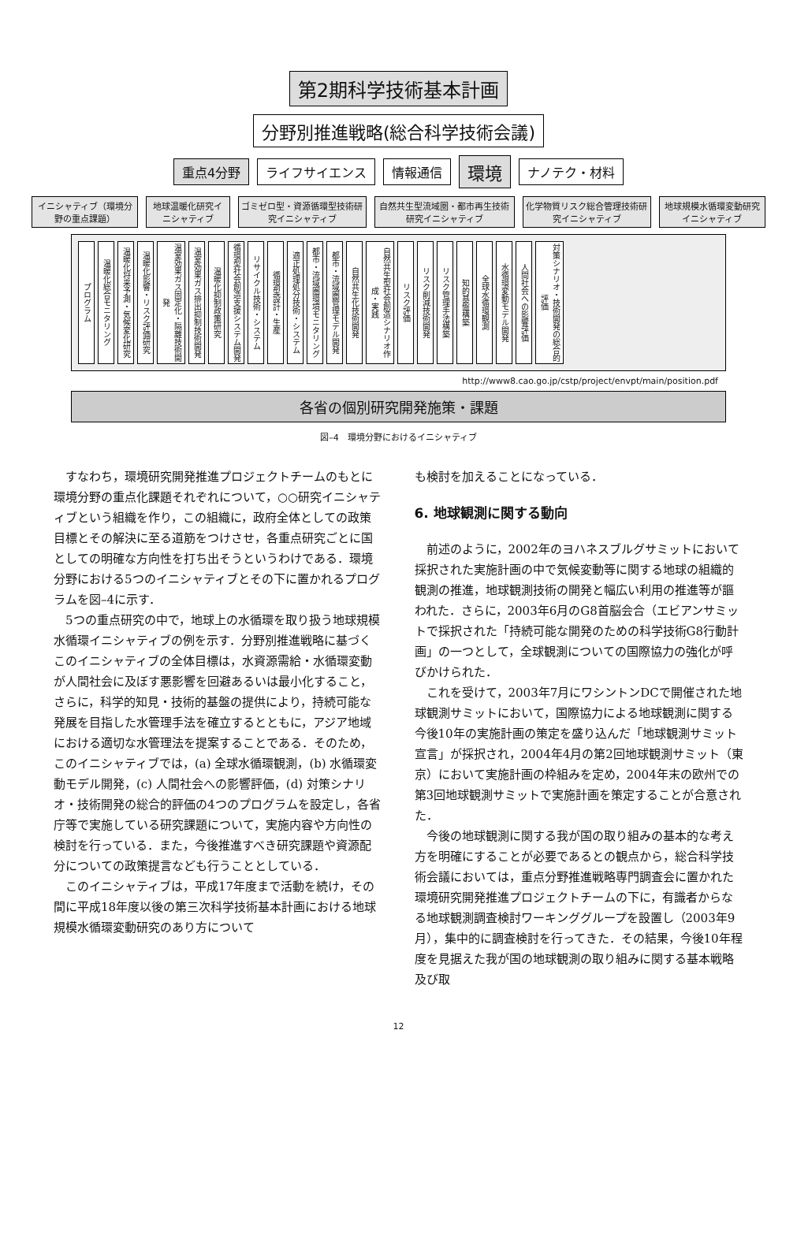第2期科学技術基本計画
分野別推進戦略(総合科学技術会議)
重点4分野 ライフサイエンス 情報通信 環境 ナノテク・材料
イニシャティブ（環境分野の重点課題） 地球温暖化研究イニシャティブ ゴミゼロ型・資源循環型技術研究イニシャティブ
自然共生型流域圏・都市再生技術研究イニシャティブ
化学物質リスク総合管理技術研究イニシャティブ
地球規模水循環変動研究イニシャティブ
プログラム 温暖化総合モニタリング 温暖化将来予測・気候変化研究 温暖化影響・リスク評価研究 温室効果ガス固定化・隔離技術開発 温室効果ガス排出抑制技術開発 温暖化抑制政策研究 循環型社会創造支援システム開発 リサイクル技術・システム 循環型設計・生産 適正処理処分技術・システム 都市・流域圏環境モニタリング 都市・流域圏管理モデル開発 自然共生化技術開発 自然共生型社会創造シナリオ作成・実践 リスク評価 リスク削減技術開発 リスク管理手法構築 知的基盤構築 全球水循環観測 水循環変動モデル開発 人間社会への影響評価 対策シナリオ・技術開発の総合的評価
http://www8.cao.go.jp/cstp/project/envpt/main/position.pdf
各省の個別研究開発施策・課題
図–4　環境分野におけるイニシャティブ
すなわち，環境研究開発推進プロジェクトチームのもとに環境分野の重点化課題それぞれについて，○○研究イニシャティブという組織を作り，この組織に，政府全体としての政策目標とその解決に至る道筋をつけさせ，各重点研究ごとに国としての明確な方向性を打ち出そうというわけである．環境分野における5つのイニシャティブとその下に置かれるプログラムを図–4に示す．
5つの重点研究の中で，地球上の水循環を取り扱う地球規模水循環イニシャティブの例を示す．分野別推進戦略に基づくこのイニシャティブの全体目標は，水資源需給・水循環変動が人間社会に及ぼす悪影響を回避あるいは最小化すること，さらに，科学的知見・技術的基盤の提供により，持続可能な発展を目指した水管理手法を確立するとともに，アジア地域における適切な水管理法を提案することである．そのため，このイニシャティブでは，(a) 全球水循環観測，(b) 水循環変動モデル開発，(c) 人間社会への影響評価，(d) 対策シナリオ・技術開発の総合的評価の4つのプログラムを設定し，各省庁等で実施している研究課題について，実施内容や方向性の検討を行っている．また，今後推進すべき研究課題や資源配分についての政策提言なども行うこととしている．
このイニシャティブは，平成17年度まで活動を続け，その間に平成18年度以後の第三次科学技術基本計画における地球規模水循環変動研究のあり方について
も検討を加えることになっている．
6. 地球観測に関する動向
前述のように，2002年のヨハネスブルグサミットにおいて採択された実施計画の中で気候変動等に関する地球の組織的観測の推進，地球観測技術の開発と幅広い利用の推進等が謳われた．さらに，2003年6月のG8首脳会合（エビアンサミットで採択された「持続可能な開発のための科学技術G8行動計画」の一つとして，全球観測についての国際協力の強化が呼びかけられた．
これを受けて，2003年7月にワシントンDCで開催された地球観測サミットにおいて，国際協力による地球観測に関する今後10年の実施計画の策定を盛り込んだ「地球観測サミット宣言」が採択され，2004年4月の第2回地球観測サミット（東京）において実施計画の枠組みを定め，2004年末の欧州での第3回地球観測サミットで実施計画を策定することが合意された．
今後の地球観測に関する我が国の取り組みの基本的な考え方を明確にすることが必要であるとの観点から，総合科学技術会議においては，重点分野推進戦略専門調査会に置かれた環境研究開発推進プロジェクトチームの下に，有識者からなる地球観測調査検討ワーキンググループを設置し（2003年9月），集中的に調査検討を行ってきた．その結果，今後10年程度を見据えた我が国の地球観測の取り組みに関する基本戦略及び取
12